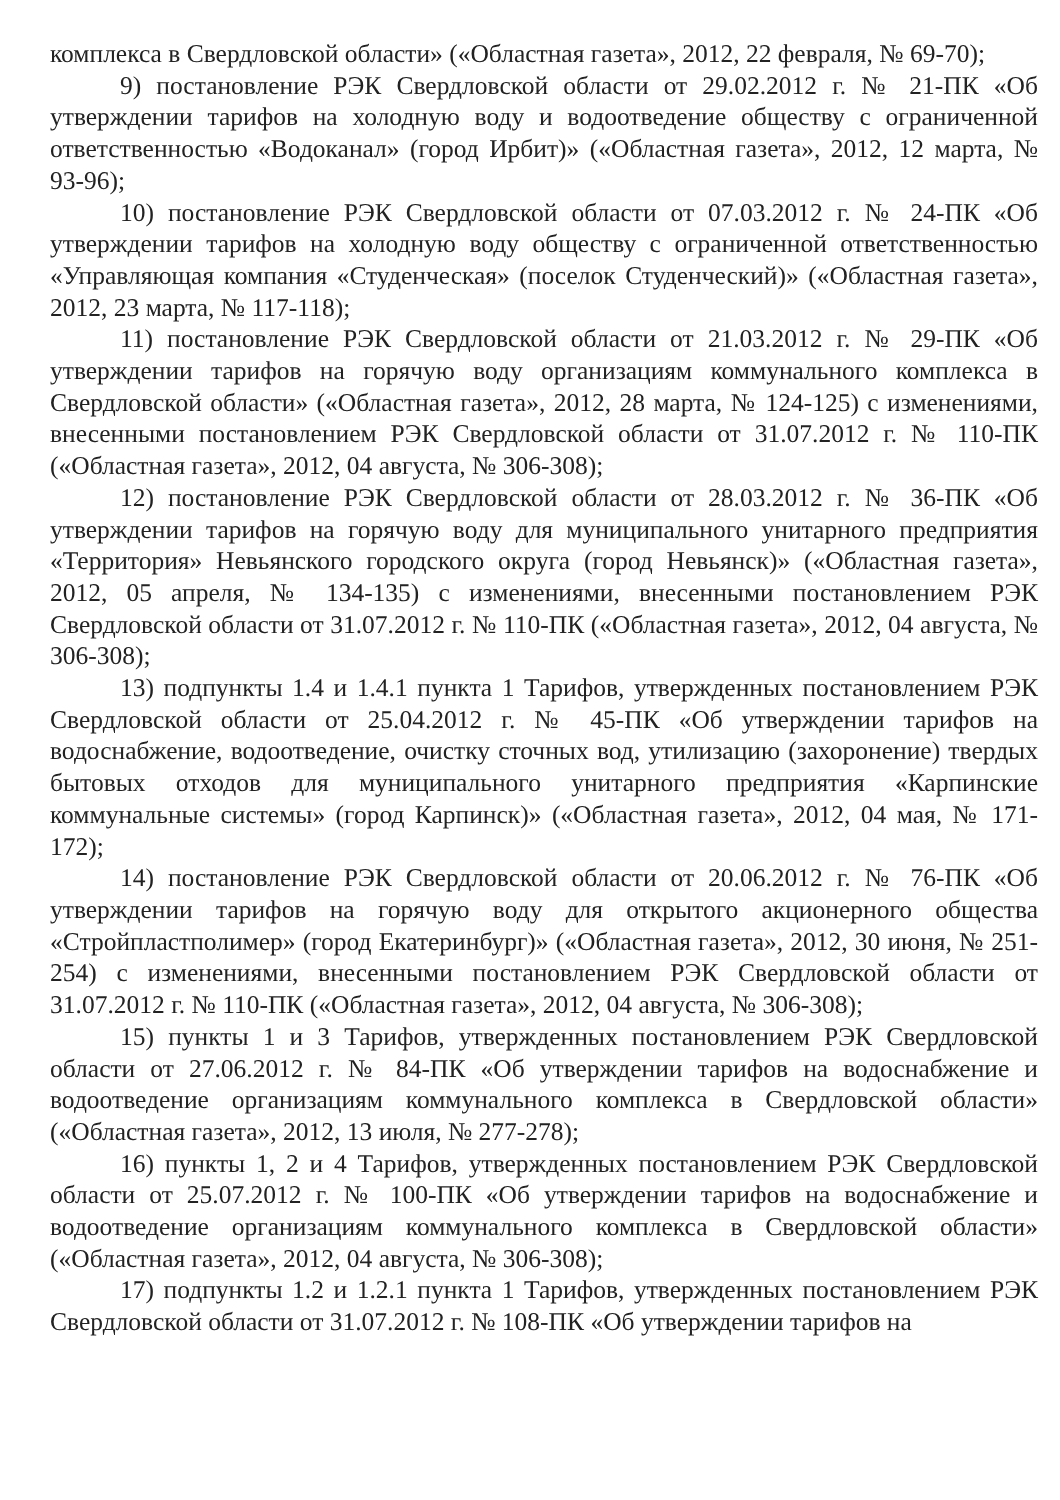комплекса в Свердловской области» («Областная газета», 2012, 22 февраля, № 69-70);
9) постановление РЭК Свердловской области от 29.02.2012 г. № 21-ПК «Об утверждении тарифов на холодную воду и водоотведение обществу с ограниченной ответственностью «Водоканал» (город Ирбит)» («Областная газета», 2012, 12 марта, № 93-96);
10) постановление РЭК Свердловской области от 07.03.2012 г. № 24-ПК «Об утверждении тарифов на холодную воду обществу с ограниченной ответственностью «Управляющая компания «Студенческая» (поселок Студенческий)» («Областная газета», 2012, 23 марта, № 117-118);
11) постановление РЭК Свердловской области от 21.03.2012 г. № 29-ПК «Об утверждении тарифов на горячую воду организациям коммунального комплекса в Свердловской области» («Областная газета», 2012, 28 марта, № 124-125) с изменениями, внесенными постановлением РЭК Свердловской области от 31.07.2012 г. № 110-ПК («Областная газета», 2012, 04 августа, № 306-308);
12) постановление РЭК Свердловской области от 28.03.2012 г. № 36-ПК «Об утверждении тарифов на горячую воду для муниципального унитарного предприятия «Территория» Невьянского городского округа (город Невьянск)» («Областная газета», 2012, 05 апреля, № 134-135) с изменениями, внесенными постановлением РЭК Свердловской области от 31.07.2012 г. № 110-ПК («Областная газета», 2012, 04 августа, № 306-308);
13) подпункты 1.4 и 1.4.1 пункта 1 Тарифов, утвержденных постановлением РЭК Свердловской области от 25.04.2012 г. № 45-ПК «Об утверждении тарифов на водоснабжение, водоотведение, очистку сточных вод, утилизацию (захоронение) твердых бытовых отходов для муниципального унитарного предприятия «Карпинские коммунальные системы» (город Карпинск)» («Областная газета», 2012, 04 мая, № 171-172);
14) постановление РЭК Свердловской области от 20.06.2012 г. № 76-ПК «Об утверждении тарифов на горячую воду для открытого акционерного общества «Стройпластполимер» (город Екатеринбург)» («Областная газета», 2012, 30 июня, № 251-254) с изменениями, внесенными постановлением РЭК Свердловской области от 31.07.2012 г. № 110-ПК («Областная газета», 2012, 04 августа, № 306-308);
15) пункты 1 и 3 Тарифов, утвержденных постановлением РЭК Свердловской области от 27.06.2012 г. № 84-ПК «Об утверждении тарифов на водоснабжение и водоотведение организациям коммунального комплекса в Свердловской области» («Областная газета», 2012, 13 июля, № 277-278);
16) пункты 1, 2 и 4 Тарифов, утвержденных постановлением РЭК Свердловской области от 25.07.2012 г. № 100-ПК «Об утверждении тарифов на водоснабжение и водоотведение организациям коммунального комплекса в Свердловской области» («Областная газета», 2012, 04 августа, № 306-308);
17) подпункты 1.2 и 1.2.1 пункта 1 Тарифов, утвержденных постановлением РЭК Свердловской области от 31.07.2012 г. № 108-ПК «Об утверждении тарифов на